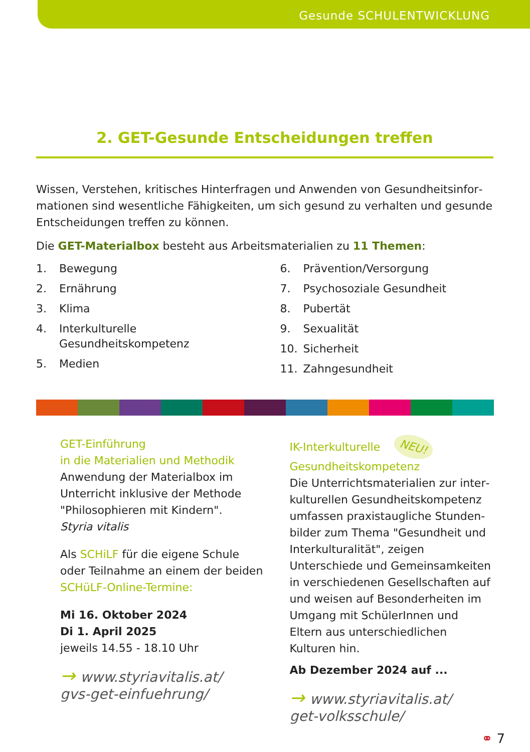Gesunde SCHULENTWICKLUNG
2. GET-Gesunde Entscheidungen treffen
Wissen, Verstehen, kritisches Hinterfragen und Anwenden von Gesundheitsinfor­mationen sind wesentliche Fähigkeiten, um sich gesund zu verhalten und gesunde Entscheidungen treffen zu können.
Die GET-Materialbox besteht aus Arbeitsmaterialien zu 11 Themen:
1. Bewegung
2. Ernährung
3. Klima
4. Interkulturelle
Gesundheitskompetenz
5. Medien
6. Prävention/Versorgung
7. Psychosoziale Gesundheit
8. Pubertät
9. Sexualität
10. Sicherheit
11. Zahngesundheit
GET-Einführung
in die Materialien und Methodik
Anwendung der Materialbox im Unterricht inklusive der Methode "Philosophieren mit Kindern".
Styria vitalis
Als SCHiLF für die eigene Schule oder Teilnahme an einem der beiden SCHüLF-Online-Termine:
Mi 16. Oktober 2024
Di 1. April 2025
jeweils 14.55 - 18.10 Uhr
→ www.styriavitalis.at/
gvs-get-einfuehrung/
IK-Interkulturelle NEU!
Gesundheitskompetenz
Die Unterrichtsmaterialien zur inter­kulturellen Gesundheitskompetenz umfassen praxistaugliche Stunden­bilder zum Thema "Gesundheit und Interkulturalität", zeigen Unterschiede und Gemeinsamkeiten in verschiedenen Gesellschaften auf und weisen auf Besonderheiten im Umgang mit SchülerInnen und Eltern aus unter­schiedlichen Kulturen hin.
Ab Dezember 2024 auf ...
→ www.styriavitalis.at/
get-volksschule/
⚭ 7